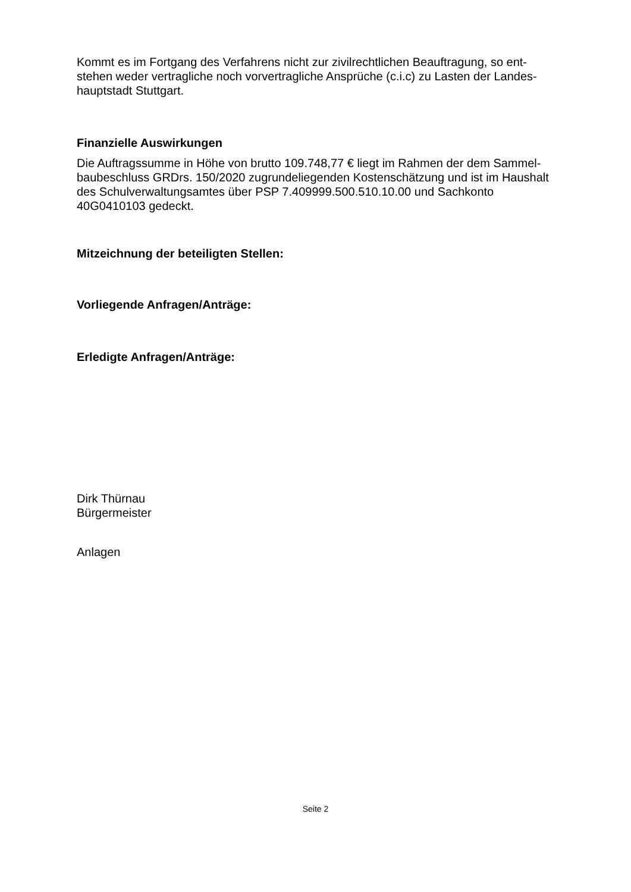Kommt es im Fortgang des Verfahrens nicht zur zivilrechtlichen Beauftragung, so ent-
stehen weder vertragliche noch vorvertragliche Ansprüche (c.i.c) zu Lasten der Landes-
hauptstadt Stuttgart.
Finanzielle Auswirkungen
Die Auftragssumme in Höhe von brutto 109.748,77 € liegt im Rahmen der dem Sammel-
baubeschluss GRDrs. 150/2020 zugrundeliegenden Kostenschätzung und ist im Haushalt
des Schulverwaltungsamtes über PSP 7.409999.500.510.10.00 und Sachkonto
40G0410103 gedeckt.
Mitzeichnung der beteiligten Stellen:
Vorliegende Anfragen/Anträge:
Erledigte Anfragen/Anträge:
Dirk Thürnau
Bürgermeister
Anlagen
Seite 2